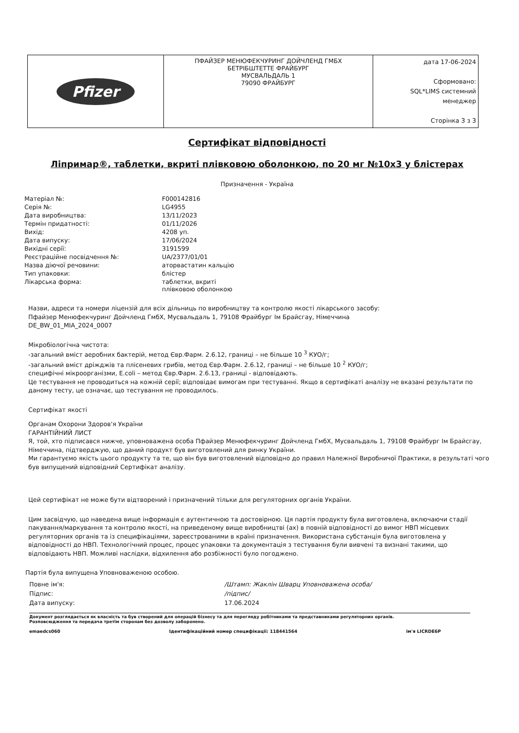| Pfizer | ПФАЙЗЕР МЕНЮФЕКЧУРИНГ ДОЙЧЛЕНД ГМБХ БЕТРІБШТЕТТЕ ФРАЙБУРГ МУСВАЛЬДАЛЬ 1 79090 ФРАЙБУРГ | дата 17-06-2024 Сформовано: SQL*LIMS системний менеджер Сторінка 3 з 3 |
Сертифікат відповідності
Ліпримар®, таблетки, вкриті плівковою оболонкою, по 20 мг №10x3 у блістерах
Призначення - Україна
| Матеріал №: | F000142816 |
| Серія №: | LG4955 |
| Дата виробництва: | 13/11/2023 |
| Термін придатності: | 01/11/2026 |
| Вихід: | 4208 уп. |
| Дата випуску: | 17/06/2024 |
| Вихідні серії: | 3191599 |
| Реєстраційне посвідчення №: | UA/2377/01/01 |
| Назва діючої речовини: | аторвастатин кальцію |
| Тип упаковки: | блістер |
| Лікарська форма: | таблетки, вкриті плівковою оболонкою |
Назви, адреси та номери ліцензій для всіх дільниць по виробництву та контролю якості лікарського засобу:
Пфайзер Менюфекчуринг Дойчленд ГмбХ, Мусвальдаль 1, 79108 Фрайбург Ім Брайсгау, Німеччина
DE_BW_01_MIA_2024_0007
Мікробіологічна чистота:
-загальний вміст аеробних бактерій, метод Євр.Фарм. 2.6.12, границі – не більше 10 <sup>3</sup> КУО/г;
-загальний вміст дріжджів та плісеневих грибів, метод Євр.Фарм. 2.6.12, границі – не більше 10 <sup>2</sup> КУО/г;
специфічні мікроорганізми, E.coli – метод Євр.Фарм. 2.6.13, границі - відповідають.
Це тестування не проводиться на кожній серії; відповідає вимогам при тестуванні. Якщо в сертифікаті аналізу не вказані результати по даному тесту, це означає, що тестування не проводилось.
Сертифікат якості
Органам Охорони Здоров'я України
ГАРАНТІЙНИЙ ЛИСТ
Я, той, хто підписався нижче, уповноважена особа Пфайзер Менюфекчуринг Дойчленд ГмбХ, Мусвальдаль 1, 79108 Фрайбург Ім Брайсгау, Німеччина, підтверджую, що даний продукт був виготовлений для ринку України.
Ми гарантуємо якість цього продукту та те, що він був виготовлений відповідно до правил Належної Виробничої Практики, в результаті чого був випущений відповідний Сертифікат аналізу.
Цей сертифікат не може бути відтворений і призначений тільки для регуляторних органів України.
Цим засвідчую, що наведена вище інформація є аутентичною та достовірною. Ця партія продукту була виготовлена, включаючи стадії пакування/маркування та контролю якості, на приведеному вище виробництві (ах) в повній відповідності до вимог НВП місцевих регуляторних органів та із специфікаціями, зареєстрованими в країні призначення. Використана субстанція була виготовлена у відповідності до НВП. Технологічний процес, процес упаковки та документація з тестування були вивчені та визнані такими, що відповідають НВП. Можливі наслідки, відхилення або розбіжності було погоджено.
Партія була випущена Уповноваженою особою.
| Повне ім'я: | /Штамп: Жаклін Шварц Уповноважена особа/ |
| Підпис: | /підпис/ |
| Дата випуску: | 17.06.2024 |
Документ розглядається як власність та був створений для операцій бізнесу та для перегляду робітниками та представниками регуляторних органів.
Розповсюдження та передача третім сторонам без дозволу заборонено.
emaedcs060 Ідентифікаційний номер специфікації: 118441564 ім'я LICRDE6P